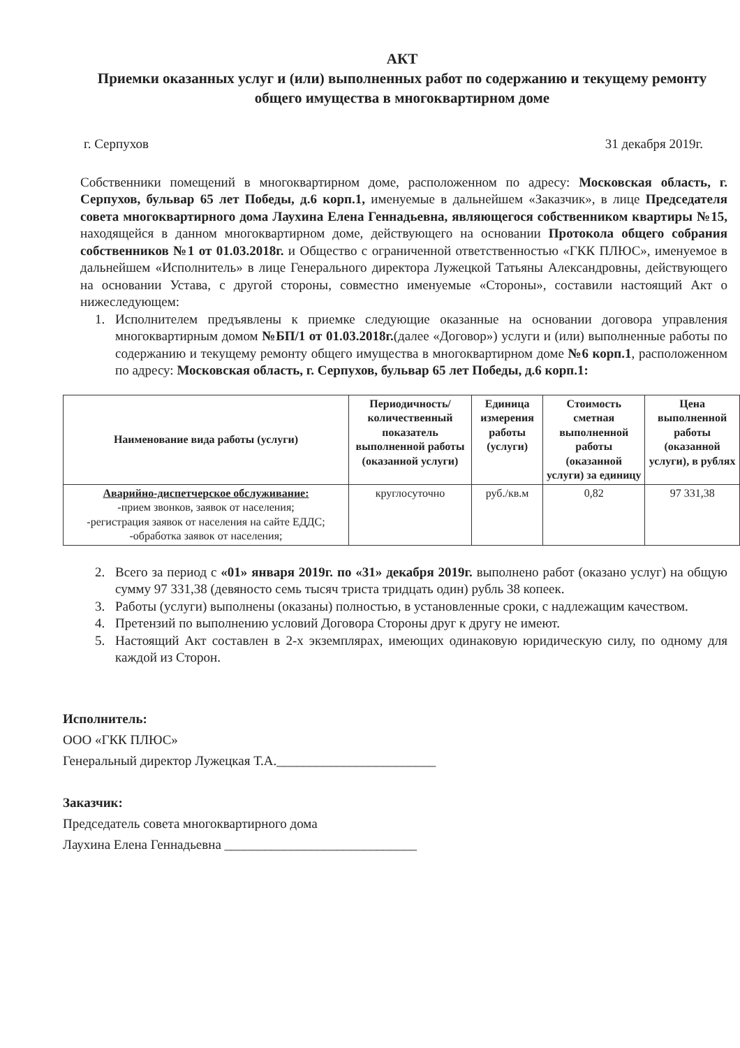АКТ
Приемки оказанных услуг и (или) выполненных работ по содержанию и текущему ремонту общего имущества в многоквартирном доме
г. Серпухов 31 декабря 2019г.
Собственники помещений в многоквартирном доме, расположенном по адресу: Московская область, г. Серпухов, бульвар 65 лет Победы, д.6 корп.1, именуемые в дальнейшем «Заказчик», в лице Председателя совета многоквартирного дома Лаухина Елена Геннадьевна, являющегося собственником квартиры №15, находящейся в данном многоквартирном доме, действующего на основании Протокола общего собрания собственников №1 от 01.03.2018г. и Общество с ограниченной ответственностью «ГКК ПЛЮС», именуемое в дальнейшем «Исполнитель» в лице Генерального директора Лужецкой Татьяны Александровны, действующего на основании Устава, с другой стороны, совместно именуемые «Стороны», составили настоящий Акт о нижеследующем:
1. Исполнителем предъявлены к приемке следующие оказанные на основании договора управления многоквартирным домом №БП/1 от 01.03.2018г.(далее «Договор») услуги и (или) выполненные работы по содержанию и текущему ремонту общего имущества в многоквартирном доме №6 корп.1, расположенном по адресу: Московская область, г. Серпухов, бульвар 65 лет Победы, д.6 корп.1:
| Наименование вида работы (услуги) | Периодичность/количественный показатель выполненной работы (оказанной услуги) | Единица измерения работы (услуги) | Стоимость сметная выполненной работы (оказанной услуги) за единицу | Цена выполненной работы (оказанной услуги), в рублях |
| --- | --- | --- | --- | --- |
| Аварийно-диспетчерское обслуживание: -прием звонков, заявок от населения; -регистрация заявок от населения на сайте ЕДДС; -обработка заявок от населения; | круглосуточно | руб./кв.м | 0,82 | 97 331,38 |
2. Всего за период с «01» января 2019г. по «31» декабря 2019г. выполнено работ (оказано услуг) на общую сумму 97 331,38 (девяносто семь тысяч триста тридцать один) рубль 38 копеек.
3. Работы (услуги) выполнены (оказаны) полностью, в установленные сроки, с надлежащим качеством.
4. Претензий по выполнению условий Договора Стороны друг к другу не имеют.
5. Настоящий Акт составлен в 2-х экземплярах, имеющих одинаковую юридическую силу, по одному для каждой из Сторон.
Исполнитель:
ООО «ГКК ПЛЮС»
Генеральный директор Лужецкая Т.А.________________________
Заказчик:
Председатель совета многоквартирного дома
Лаухина Елена Геннадьевна _____________________________